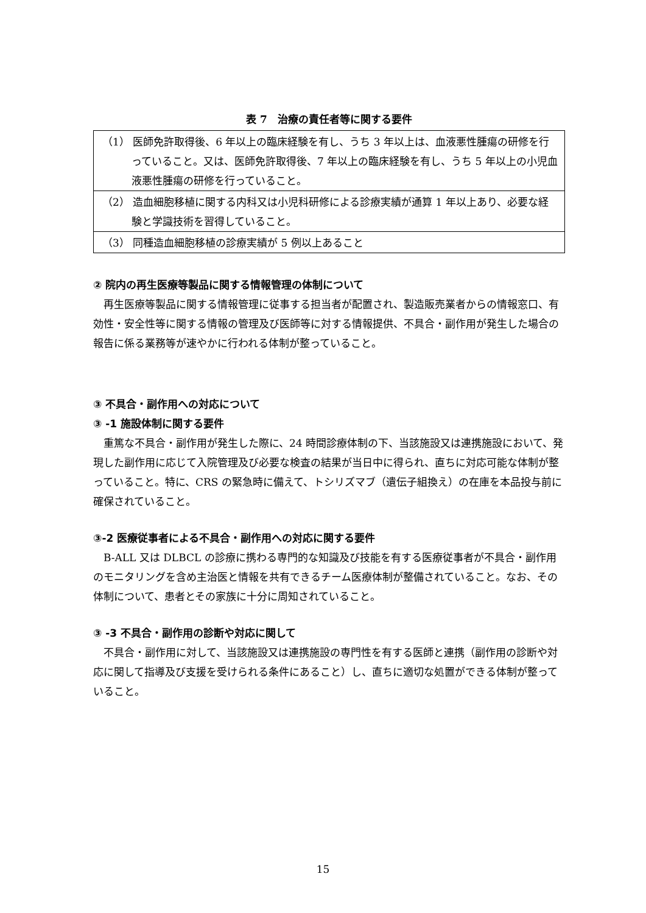表 7　治療の責任者等に関する要件
| （1） 医師免許取得後、6 年以上の臨床経験を有し、うち 3 年以上は、血液悪性腫瘍の研修を行っていること。又は、医師免許取得後、7 年以上の臨床経験を有し、うち 5 年以上の小児血液悪性腫瘍の研修を行っていること。 |
| （2） 造血細胞移植に関する内科又は小児科研修による診療実績が通算 1 年以上あり、必要な経験と学識技術を習得していること。 |
| （3） 同種造血細胞移植の診療実績が 5 例以上あること |
② 院内の再生医療等製品に関する情報管理の体制について
再生医療等製品に関する情報管理に従事する担当者が配置され、製造販売業者からの情報窓口、有効性・安全性等に関する情報の管理及び医師等に対する情報提供、不具合・副作用が発生した場合の報告に係る業務等が速やかに行われる体制が整っていること。
③ 不具合・副作用への対応について
③ -1 施設体制に関する要件
重篤な不具合・副作用が発生した際に、24 時間診療体制の下、当該施設又は連携施設において、発現した副作用に応じて入院管理及び必要な検査の結果が当日中に得られ、直ちに対応可能な体制が整っていること。特に、CRS の緊急時に備えて、トシリズマブ（遺伝子組換え）の在庫を本品投与前に確保されていること。
③-2 医療従事者による不具合・副作用への対応に関する要件
B-ALL 又は DLBCL の診療に携わる専門的な知識及び技能を有する医療従事者が不具合・副作用のモニタリングを含め主治医と情報を共有できるチーム医療体制が整備されていること。なお、その体制について、患者とその家族に十分に周知されていること。
③ -3 不具合・副作用の診断や対応に関して
不具合・副作用に対して、当該施設又は連携施設の専門性を有する医師と連携（副作用の診断や対応に関して指導及び支援を受けられる条件にあること）し、直ちに適切な処置ができる体制が整っていること。
15